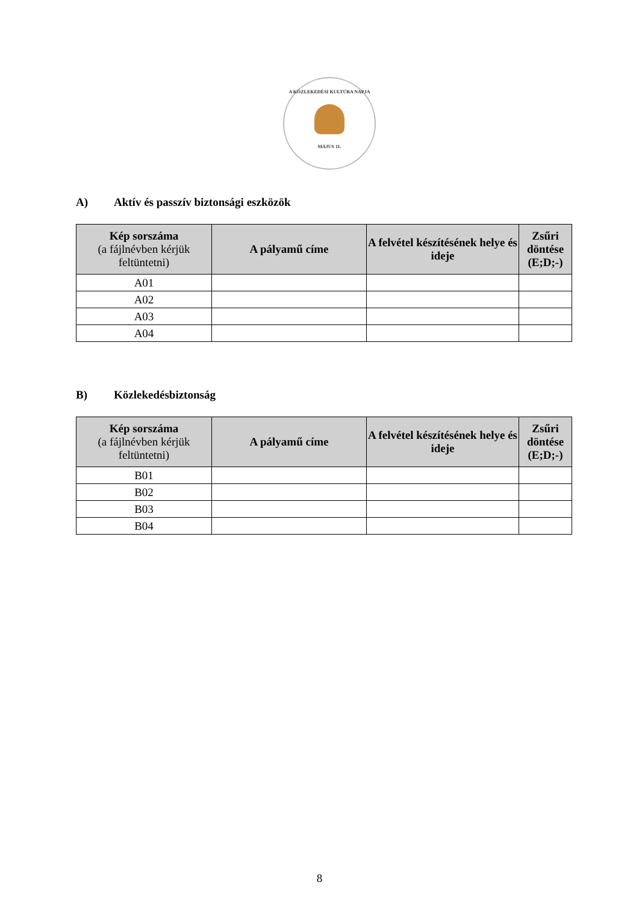A KÖZLEKEDÉSI KULTÚRA NAPJA
MÁJUS 11.
A) Aktív és passzív biztonsági eszközök
| Kép sorszáma (a fájlnévben kérjük feltüntetni) | A pályamű címe | A felvétel készítésének helye és ideje | Zsűri döntése (E;D;-) |
| --- | --- | --- | --- |
| A01 | | | |
| A02 | | | |
| A03 | | | |
| A04 | | | |
B) Közlekedésbiztonság
| Kép sorszáma (a fájlnévben kérjük feltüntetni) | A pályamű címe | A felvétel készítésének helye és ideje | Zsűri döntése (E;D;-) |
| --- | --- | --- | --- |
| B01 | | | |
| B02 | | | |
| B03 | | | |
| B04 | | | |
8